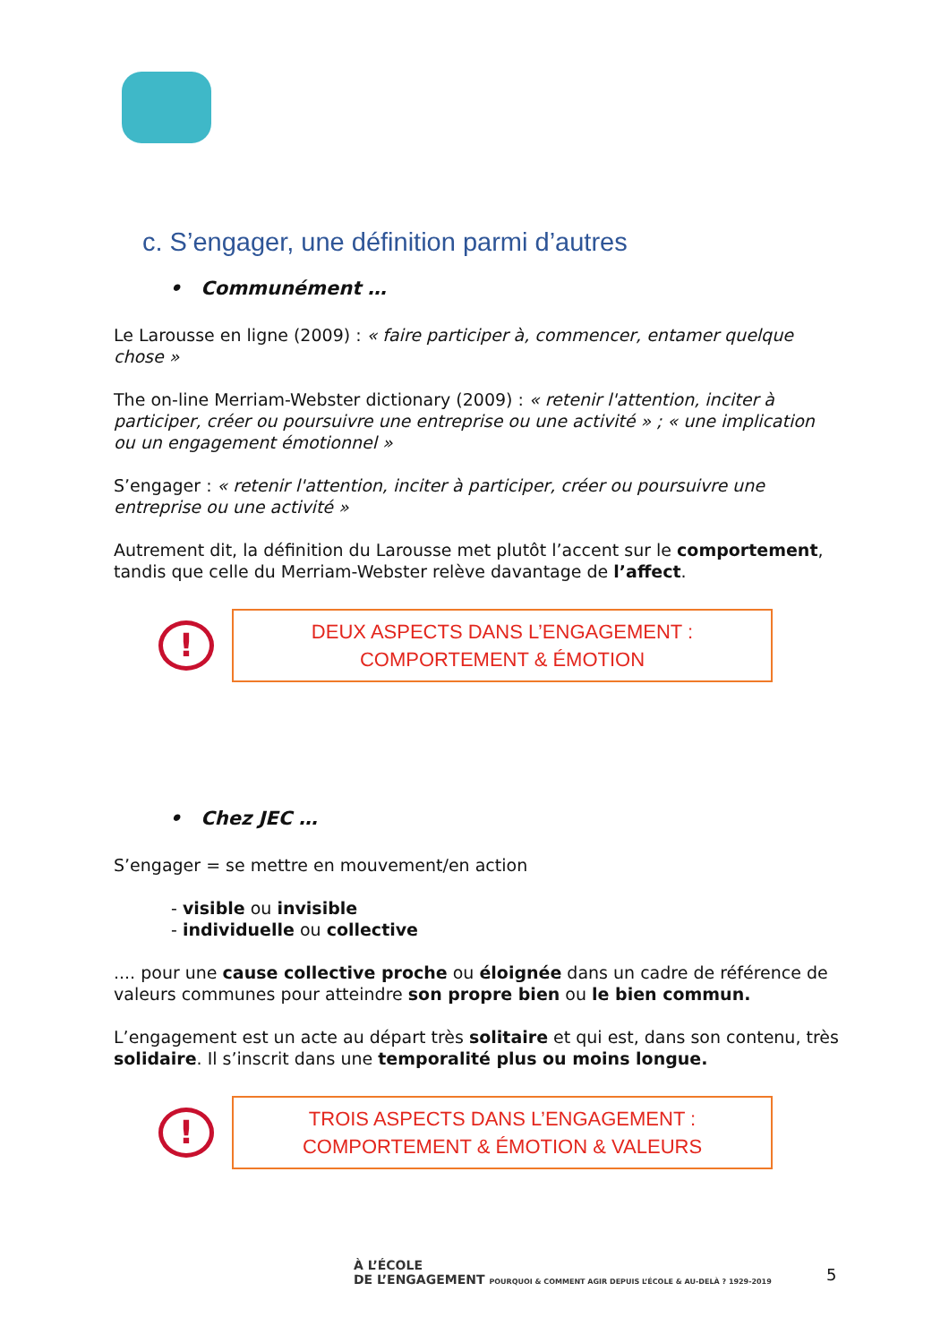c. S’engager, une définition parmi d’autres
• Communément …
Le Larousse en ligne (2009) : « faire participer à, commencer, entamer quelque chose »
The on-line Merriam-Webster dictionary (2009) : « retenir l'attention, inciter à participer, créer ou poursuivre une entreprise ou une activité » ; « une implication ou un engagement émotionnel »
S’engager : « retenir l'attention, inciter à participer, créer ou poursuivre une entreprise ou une activité »
Autrement dit, la définition du Larousse met plutôt l’accent sur le comportement, tandis que celle du Merriam-Webster relève davantage de l’affect.
!
DEUX ASPECTS DANS L’ENGAGEMENT :
COMPORTEMENT & ÉMOTION
• Chez JEC …
S’engager = se mettre en mouvement/en action
- visible ou invisible
- individuelle ou collective
.... pour une cause collective proche ou éloignée dans un cadre de référence de valeurs communes pour atteindre son propre bien ou le bien commun.
L’engagement est un acte au départ très solitaire et qui est, dans son contenu, très solidaire. Il s’inscrit dans une temporalité plus ou moins longue.
!
TROIS ASPECTS DANS L’ENGAGEMENT :
COMPORTEMENT & ÉMOTION & VALEURS
À L’ÉCOLE
DE L’ENGAGEMENT POURQUOI & COMMENT AGIR DEPUIS L’ÉCOLE & AU-DELÀ ? 1929-2019
5